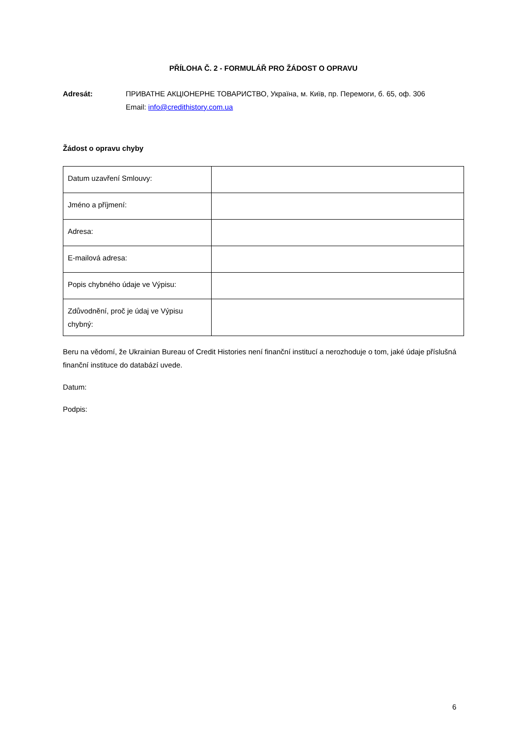PŘÍLOHA Č. 2 - FORMULÁŘ PRO ŽÁDOST O OPRAVU
Adresát: ПРИВАТНЕ АКЦІОНЕРНЕ ТОВАРИСТВО, Україна, м. Київ, пр. Перемоги, б. 65, оф. 306
Email: info@credithistory.com.ua
Žádost o opravu chyby
| Datum uzavření Smlouvy: | |
| Jméno a příjmení: | |
| Adresa: | |
| E-mailová adresa: | |
| Popis chybného údaje ve Výpisu: | |
| Zdůvodnění, proč je údaj ve Výpisu chybný: | |
Beru na vědomí, že Ukrainian Bureau of Credit Histories není finanční institucí a nerozhoduje o tom, jaké údaje příslušná finanční instituce do databází uvede.
Datum:
Podpis:
6